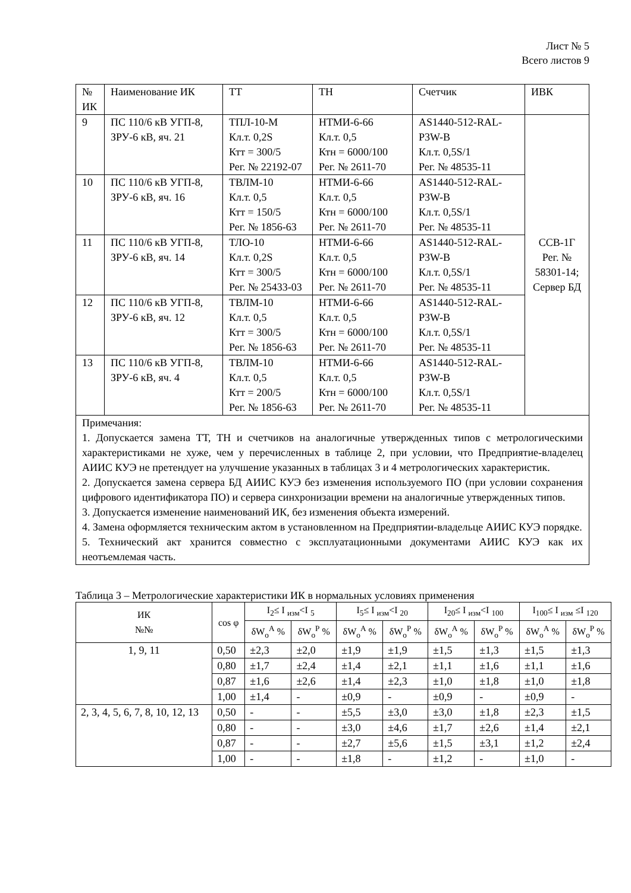Лист № 5
Всего листов 9
| № ИК | Наименование ИК | ТТ | ТН | Счетчик | ИВК |
| 9 | ПС 110/6 кВ УГП-8, ЗРУ-6 кВ, яч. 21 | ТПЛ-10-М Кл.т. 0,2S Ктт = 300/5 Рег. № 22192-07 | НТМИ-6-66 Кл.т. 0,5 Ктн = 6000/100 Рег. № 2611-70 | AS1440-512-RAL-P3W-B Кл.т. 0,5S/1 Рег. № 48535-11 | ССВ-1Г Рег. № 58301-14; Сервер БД |
| 10 | ПС 110/6 кВ УГП-8, ЗРУ-6 кВ, яч. 16 | ТВЛМ-10 Кл.т. 0,5 Ктт = 150/5 Рег. № 1856-63 | НТМИ-6-66 Кл.т. 0,5 Ктн = 6000/100 Рег. № 2611-70 | AS1440-512-RAL-P3W-B Кл.т. 0,5S/1 Рег. № 48535-11 | |
| 11 | ПС 110/6 кВ УГП-8, ЗРУ-6 кВ, яч. 14 | ТЛО-10 Кл.т. 0,2S Ктт = 300/5 Рег. № 25433-03 | НТМИ-6-66 Кл.т. 0,5 Ктн = 6000/100 Рег. № 2611-70 | AS1440-512-RAL-P3W-B Кл.т. 0,5S/1 Рег. № 48535-11 | |
| 12 | ПС 110/6 кВ УГП-8, ЗРУ-6 кВ, яч. 12 | ТВЛМ-10 Кл.т. 0,5 Ктт = 300/5 Рег. № 1856-63 | НТМИ-6-66 Кл.т. 0,5 Ктн = 6000/100 Рег. № 2611-70 | AS1440-512-RAL-P3W-B Кл.т. 0,5S/1 Рег. № 48535-11 | |
| 13 | ПС 110/6 кВ УГП-8, ЗРУ-6 кВ, яч. 4 | ТВЛМ-10 Кл.т. 0,5 Ктт = 200/5 Рег. № 1856-63 | НТМИ-6-66 Кл.т. 0,5 Ктн = 6000/100 Рег. № 2611-70 | AS1440-512-RAL-P3W-B Кл.т. 0,5S/1 Рег. № 48535-11 | |
| Примечания: 1. Допускается замена ТТ, ТН и счетчиков на аналогичные утвержденных типов с метрологическими характеристиками не хуже, чем у перечисленных в таблице 2, при условии, что Предприятие-владелец АИИС КУЭ не претендует на улучшение указанных в таблицах 3 и 4 метрологических характеристик. 2. Допускается замена сервера БД АИИС КУЭ без изменения используемого ПО (при условии сохранения цифрового идентификатора ПО) и сервера синхронизации времени на аналогичные утвержденных типов. 3. Допускается изменение наименований ИК, без изменения объекта измерений. 4. Замена оформляется техническим актом в установленном на Предприятии-владельце АИИС КУЭ порядке. 5. Технический акт хранится совместно с эксплуатационными документами АИИС КУЭ как их неотъемлемая часть. | | | | | |
Таблица 3 – Метрологические характеристики ИК в нормальных условиях применения
| ИК №№ | cos φ | I<sub>2</sub>≤ I <sub>изм</sub><I <sub>5</sub> | | I<sub>5</sub>≤ I <sub>изм</sub><I <sub>20</sub> | | I<sub>20</sub>≤ I <sub>изм</sub><I <sub>100</sub> | | I<sub>100</sub>≤ I <sub>изм</sub> ≤I <sub>120</sub> | |
| --- | --- | --- | --- | --- | --- | --- | --- | --- | --- |
| | | δW<sub>o</sub><sup>A</sup> % | δW<sub>o</sub><sup>P</sup> % | δW<sub>o</sub><sup>A</sup> % | δW<sub>o</sub><sup>P</sup> % | δW<sub>o</sub><sup>A</sup> % | δW<sub>o</sub><sup>P</sup> % | δW<sub>o</sub><sup>A</sup> % | δW<sub>o</sub><sup>P</sup> % |
| 1, 9, 11 | 0,50 | ±2,3 | ±2,0 | ±1,9 | ±1,9 | ±1,5 | ±1,3 | ±1,5 | ±1,3 |
| | 0,80 | ±1,7 | ±2,4 | ±1,4 | ±2,1 | ±1,1 | ±1,6 | ±1,1 | ±1,6 |
| | 0,87 | ±1,6 | ±2,6 | ±1,4 | ±2,3 | ±1,0 | ±1,8 | ±1,0 | ±1,8 |
| | 1,00 | ±1,4 | - | ±0,9 | - | ±0,9 | - | ±0,9 | - |
| 2, 3, 4, 5, 6, 7, 8, 10, 12, 13 | 0,50 | - | - | ±5,5 | ±3,0 | ±3,0 | ±1,8 | ±2,3 | ±1,5 |
| | 0,80 | - | - | ±3,0 | ±4,6 | ±1,7 | ±2,6 | ±1,4 | ±2,1 |
| | 0,87 | - | - | ±2,7 | ±5,6 | ±1,5 | ±3,1 | ±1,2 | ±2,4 |
| | 1,00 | - | - | ±1,8 | - | ±1,2 | - | ±1,0 | - |